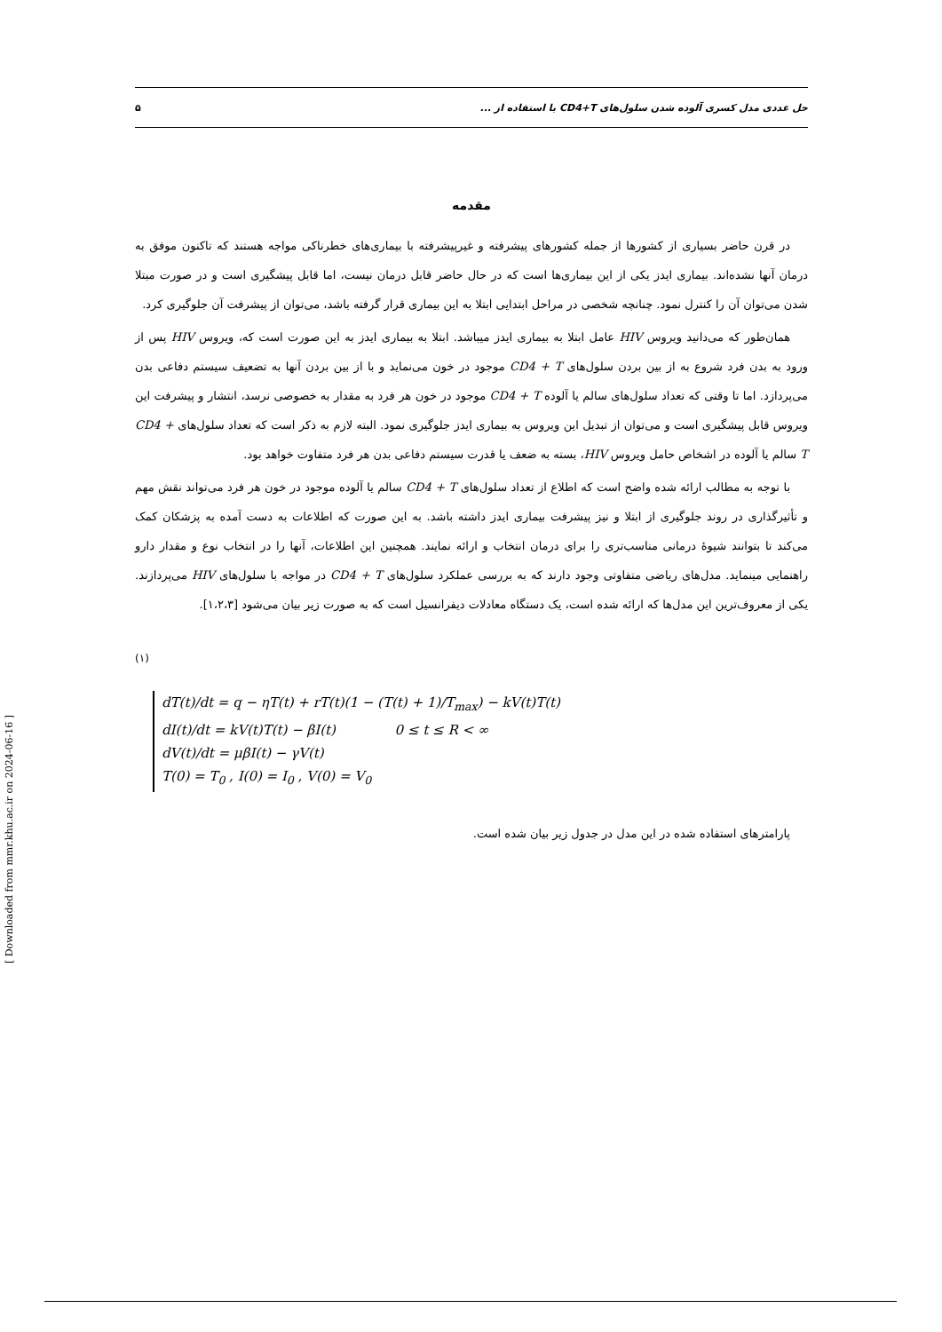حل عددی مدل کسری آلوده شدن سلول‌های CD4+T با استفاده از ... ۵
مقدمه
در قرن حاضر بسیاری از کشورها از جمله کشورهای پیشرفته و غیرپیشرفته با بیماری‌های خطرناکی مواجه هستند که تاکنون موفق به درمان آنها نشده‌اند. بیماری ایدز یکی از این بیماری‌ها است که در حال حاضر قابل درمان نیست، اما قابل پیشگیری است و در صورت مبتلا شدن می‌توان آن را کنترل نمود. چنانچه شخصی در مراحل ابتدایی ابتلا به این بیماری قرار گرفته باشد، می‌توان از پیشرفت آن جلوگیری کرد.
همان‌طور که می‌دانید ویروس HIV عامل ابتلا به بیماری ایدز میباشد. ابتلا به بیماری ایدز به این صورت است که، ویروس HIV پس از ورود به بدن فرد شروع به از بین بردن سلول‌های CD4 + T موجود در خون می‌نماید و با از بین بردن آنها به تضعیف سیستم دفاعی بدن می‌پردازد. اما تا وقتی که تعداد سلول‌های سالم یا آلوده CD4 + T موجود در خون هر فرد به مقدار به خصوصی نرسد، انتشار و پیشرفت این ویروس قابل پیشگیری است و می‌توان از تبدیل این ویروس به بیماری ایدز جلوگیری نمود. البته لازم به ذکر است که تعداد سلول‌های CD4 + T سالم یا آلوده در اشخاص حامل ویروس HIV، بسته به ضعف یا قدرت سیستم دفاعی بدن هر فرد متفاوت خواهد بود.
با توجه به مطالب ارائه شده واضح است که اطلاع از تعداد سلول‌های CD4 + T سالم یا آلوده موجود در خون هر فرد می‌تواند نقش مهم و تأثیرگذاری در روند جلوگیری از ابتلا و نیز پیشرفت بیماری ایدز داشته باشد. به این صورت که اطلاعات به دست آمده به پزشکان کمک می‌کند تا بتوانند شیوهٔ درمانی مناسب‌تری را برای درمان انتخاب و ارائه نمایند. همچنین این اطلاعات، آنها را در انتخاب نوع و مقدار دارو راهنمایی مینماید. مدل‌های ریاضی متفاوتی وجود دارند که به بررسی عملکرد سلول‌های CD4 + T در مواجه با سلول‌های HIV می‌پردازند. یکی از معروف‌ترین این مدل‌ها که ارائه شده است، یک دستگاه معادلات دیفرانسیل است که به صورت زیر بیان می‌شود [۱،۲،۳].
(۱)
dT(t)/dt = q − ηT(t) + rT(t)(1 − (T(t) + 1)/T<sub>max</sub>) − kV(t)T(t)
dI(t)/dt = kV(t)T(t) − βI(t) 0 ≤ t ≤ R < ∞
dV(t)/dt = μβI(t) − γV(t)
T(0) = T<sub>0</sub> , I(0) = I<sub>0</sub> , V(0) = V<sub>0</sub>
پارامترهای استفاده شده در این مدل در جدول زیر بیان شده است.
[ Downloaded from mmr.khu.ac.ir on 2024-06-16 ]